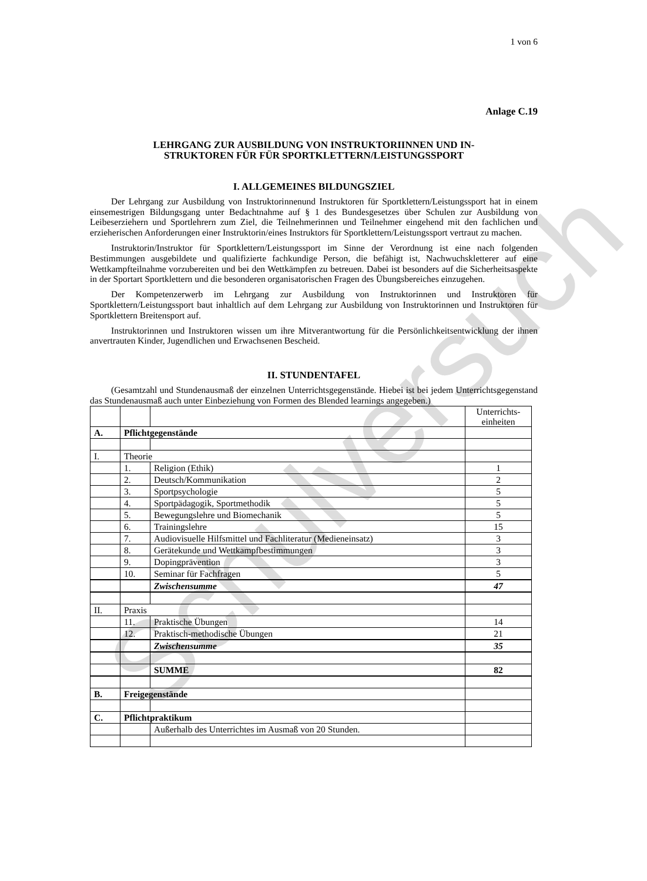Schulversuch
1 von 6
Anlage C.19
LEHRGANG ZUR AUSBILDUNG VON INSTRUKTORIINNEN UND IN-
STRUKTOREN FÜR FÜR SPORTKLETTERN/LEISTUNGSSPORT
I. ALLGEMEINES BILDUNGSZIEL
Der Lehrgang zur Ausbildung von Instruktorinnenund Instruktoren für Sportklettern/Leistungssport hat in einem einsemestrigen Bildungsgang unter Bedachtnahme auf § 1 des Bundesgesetzes über Schulen zur Ausbildung von Leibeserziehern und Sportlehrern zum Ziel, die Teilnehmerinnen und Teilnehmer eingehend mit den fachlichen und erzieherischen Anforderungen einer Instruktorin/eines Instruktors für Sportklettern/Leistungssport vertraut zu machen.
Instruktorin/Instruktor für Sportklettern/Leistungssport im Sinne der Verordnung ist eine nach folgenden Bestimmungen ausgebildete und qualifizierte fachkundige Person, die befähigt ist, Nachwuchskletterer auf eine Wettkampfteilnahme vorzubereiten und bei den Wettkämpfen zu betreuen. Dabei ist besonders auf die Sicherheitsaspekte in der Sportart Sportklettern und die besonderen organisatorischen Fragen des Übungsbereiches einzugehen.
Der Kompetenzerwerb im Lehrgang zur Ausbildung von Instruktorinnen und Instruktoren für Sportklettern/Leistungssport baut inhaltlich auf dem Lehrgang zur Ausbildung von Instruktorinnen und Instruktoren für Sportklettern Breitensport auf.
Instruktorinnen und Instruktoren wissen um ihre Mitverantwortung für die Persönlichkeitsentwicklung der ihnen anvertrauten Kinder, Jugendlichen und Erwachsenen Bescheid.
II. STUNDENTAFEL
(Gesamtzahl und Stundenausmaß der einzelnen Unterrichtsgegenstände. Hiebei ist bei jedem Unterrichtsgegenstand das Stundenausmaß auch unter Einbeziehung von Formen des Blended learnings angegeben.)
| | | | Unterrichts- einheiten |
| A. | Pflichtgegenstände | | |
| I. | Theorie | | |
| | 1. | Religion (Ethik) | 1 |
| | 2. | Deutsch/Kommunikation | 2 |
| | 3. | Sportpsychologie | 5 |
| | 4. | Sportpädagogik, Sportmethodik | 5 |
| | 5. | Bewegungslehre und Biomechanik | 5 |
| | 6. | Trainingslehre | 15 |
| | 7. | Audiovisuelle Hilfsmittel und Fachliteratur (Medieneinsatz) | 3 |
| | 8. | Gerätekunde und Wettkampfbestimmungen | 3 |
| | 9. | Dopingprävention | 3 |
| | 10. | Seminar für Fachfragen | 5 |
| | | Zwischensumme | 47 |
| II. | Praxis | | |
| | 11. | Praktische Übungen | 14 |
| | 12. | Praktisch-methodische Übungen | 21 |
| | | Zwischensumme | 35 |
| | | SUMME | 82 |
| B. | Freigegenstände | | |
| C. | Pflichtpraktikum | | |
| | | Außerhalb des Unterrichtes im Ausmaß von 20 Stunden. | |